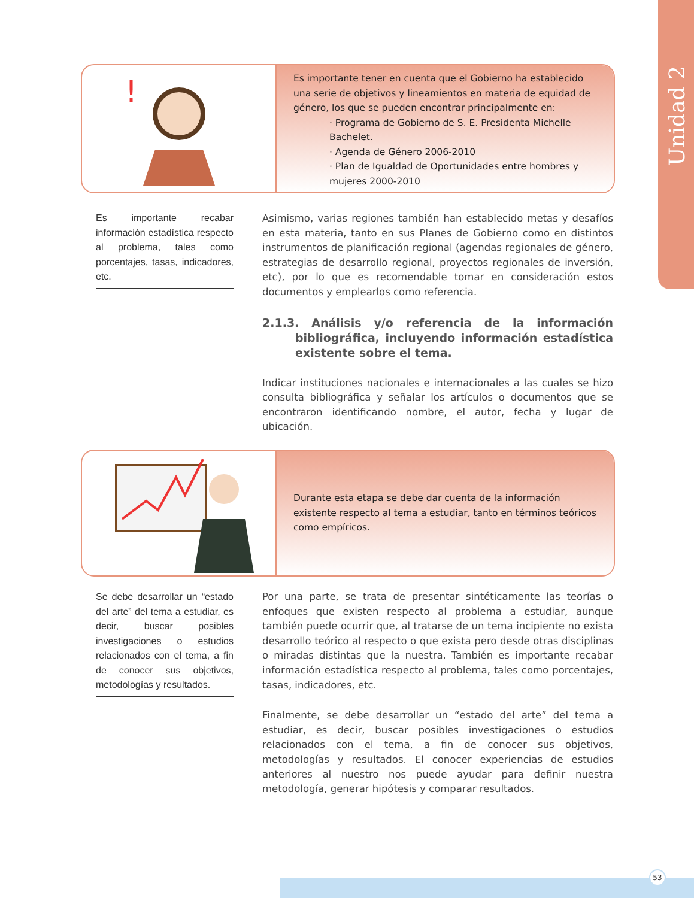Unidad 2
!
Es importante tener en cuenta que el Gobierno ha establecido una serie de objetivos y lineamientos en materia de equidad de género, los que se pueden encontrar principalmente en:
· Programa de Gobierno de S. E. Presidenta Michelle Bachelet.
· Agenda de Género 2006-2010
· Plan de Igualdad de Oportunidades entre hombres y mujeres 2000-2010
Es importante recabar información estadística respecto al problema, tales como porcentajes, tasas, indicadores, etc.
Asimismo, varias regiones también han establecido metas y desafíos en esta materia, tanto en sus Planes de Gobierno como en distintos instrumentos de planificación regional (agendas regionales de género, estrategias de desarrollo regional, proyectos regionales de inversión, etc), por lo que es recomendable tomar en consideración estos documentos y emplearlos como referencia.
2.1.3. Análisis y/o referencia de la información bibliográfica, incluyendo información estadística existente sobre el tema.
Indicar instituciones nacionales e internacionales a las cuales se hizo consulta bibliográfica y señalar los artículos o documentos que se encontraron identificando nombre, el autor, fecha y lugar de ubicación.
Durante esta etapa se debe dar cuenta de la información existente respecto al tema a estudiar, tanto en términos teóricos como empíricos.
Se debe desarrollar un “estado del arte” del tema a estudiar, es decir, buscar posibles investigaciones o estudios relacionados con el tema, a fin de conocer sus objetivos, metodologías y resultados.
Por una parte, se trata de presentar sintéticamente las teorías o enfoques que existen respecto al problema a estudiar, aunque también puede ocurrir que, al tratarse de un tema incipiente no exista desarrollo teórico al respecto o que exista pero desde otras disciplinas o miradas distintas que la nuestra. También es importante recabar información estadística respecto al problema, tales como porcentajes, tasas, indicadores, etc.
Finalmente, se debe desarrollar un “estado del arte” del tema a estudiar, es decir, buscar posibles investigaciones o estudios relacionados con el tema, a fin de conocer sus objetivos, metodologías y resultados. El conocer experiencias de estudios anteriores al nuestro nos puede ayudar para definir nuestra metodología, generar hipótesis y comparar resultados.
53